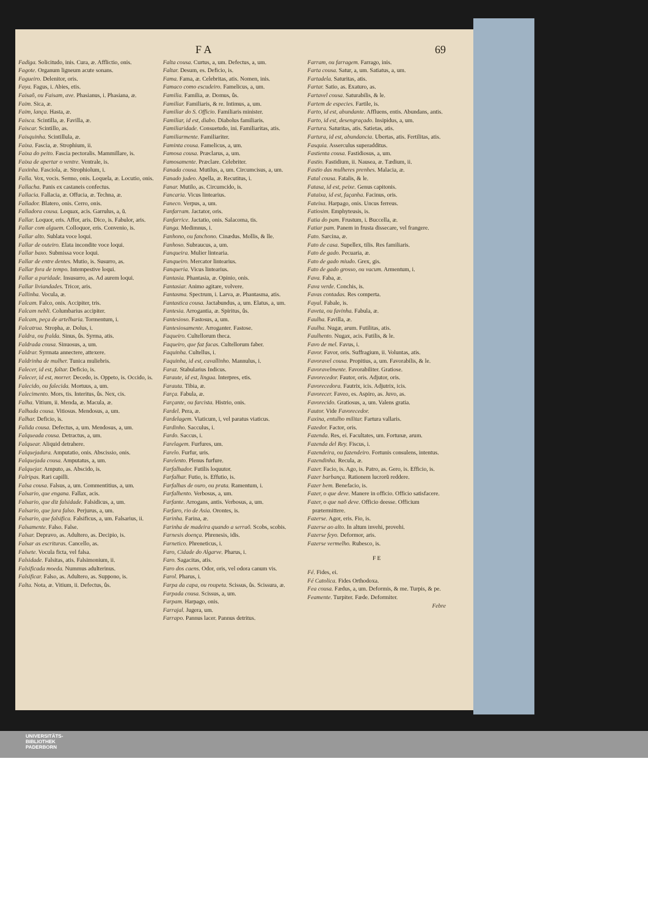F A 69
Fadiga. Solicitudo, inis. Cura, æ. Afflictio, onis.
Fagote. Organum ligneum acute sonans.
Fagueiro. Delenitor, oris.
Faya. Fagus, i. Abies, etis.
Faisaõ, ou Faisam, ave. Phasianus, i. Phasiana, æ.
Faim. Sica, æ.
Faim, lança. Hasta, æ.
Faisca. Scintilla, æ. Favilla, æ.
Faiscar. Scintillo, as.
Faisquinha. Scintillula, æ.
Faixa. Fascia, æ. Strophium, ii.
Faixa do peito. Fascia pectoralis. Mammillare, is.
Faixa de apertar o ventre. Ventrale, is.
Faxinha. Fasciola, æ. Strophiolum, i.
Falla. Vox, vocis. Sermo, onis. Loquela, æ. Locutio, onis.
Fallacha. Panis ex castaneis confectus.
Fallacia. Fallacia, æ. Offucia, æ. Techna, æ.
Fallador. Blatero, onis. Cerro, onis.
Falladora cousa. Loquax, acis. Garrulus, a, ũ.
Fallar. Loquor, eris. Affor, aris. Dico, is. Fabulor, aris.
Fallar com alguem. Colloquor, eris. Convenio, is.
Fallar alto. Sublata voce loqui.
Fallar de outeiro. Elata incondite voce loqui.
Fallar baxo. Submissa voce loqui.
Fallar de entre dentes. Mutio, is. Susurro, as.
Fallar fora de tempo. Intempestive loqui.
Fallar a puridade. Insusurro, as. Ad aurem loqui.
Fallar liviandades. Tricor, aris.
Fallinha. Vocula, æ.
Falcam. Falco, onis. Accipiter, tris.
Falcam nebli. Columbarius accipiter.
Falcam, peça de artelharia. Tormentum, i.
Falcatrua. Stropha, æ. Dolus, i.
Faldra, ou fralda. Sinus, ûs. Syrma, atis.
Faldrada cousa. Sinuosus, a, um.
Faldrar. Syrmata annectere, attexere.
Faldrinha de mulher. Tunica muliebris.
Falecer, id est, faltar. Deficio, is.
Falecer, id est, morrer. Decedo, is. Oppeto, is. Occido, is.
Falecido, ou falecida. Mortuus, a, um.
Falecimento. Mors, tis. Interitus, ûs. Nex, cis.
Falha. Vitium, ii. Menda, æ. Macula, æ.
Falhada cousa. Vitiosus. Mendosus, a, um.
Falhar. Deficio, is.
Falida cousa. Defectus, a, um. Mendosus, a, um.
Falqueada cousa. Detractus, a, um.
Falquear. Aliquid detrahere.
Falquejadura. Amputatio, onis. Abscissio, onis.
Falquejada cousa. Amputatus, a, um.
Falquejar. Amputo, as. Abscido, is.
Falripas. Rari capilli.
Falsa cousa. Falsus, a, um. Commentitius, a, um.
Falsario, que engana. Fallax, acis.
Falsario, que diz falsidade. Falsidicus, a, um.
Falsario, que jura falso. Perjurus, a, um.
Falsario, que falsifica. Falsificus, a, um. Falsarius, ii.
Falsamente. Falso. False.
Falsar. Depravo, as. Adultero, as. Decipio, is.
Falsar as escrituras. Cancello, as.
Falsete. Vocula ficta, vel falsa.
Falsidade. Falsitas, atis. Falsimonium, ii.
Falsificada moeda. Nummus adulterinus.
Falsificar. Falso, as. Adultero, as. Suppono, is.
Falta. Nota, æ. Vitium, ii. Defectus, ûs.
Falta cousa. Curtus, a, um. Defectus, a, um.
Faltar. Desum, es. Deficio, is.
Fama. Fama, æ. Celebritas, atis. Nomen, inis.
Famaco como escudeiro. Famelicus, a, um.
Familia. Familia, æ. Domus, ûs.
Familiar. Familiaris, & re. Intimus, a, um.
Familiar do S. Officio. Familiaris minister.
Familiar, id est, diabo. Diabolus familiaris.
Familiaridade. Consuetudo, ini. Familiaritas, atis.
Familiarmente. Familiariter.
Faminta cousa. Famelicus, a, um.
Famosa cousa. Præclarus, a, um.
Famosamente. Præclare. Celebriter.
Fanada cousa. Mutilus, a, um. Circumcisus, a, um.
Fanado judeo. Apella, æ. Recutitus, i.
Fanar. Mutilo, as. Circumcido, is.
Fancaria. Vicus lintearius.
Faneco. Verpus, a, um.
Fanfarram. Jactator, oris.
Fanfarrice. Jactatio, onis. Salacoma, tis.
Fanga. Medimnus, i.
Fanhono, ou fanchono. Cinædus. Mollis, & lle.
Fanhoso. Subraucus, a, um.
Fanqueira. Mulier lintearia.
Fanqueiro. Mercator lintearius.
Fanqueria. Vicus lintearius.
Fantasia. Phantasia, æ. Opinio, onis.
Fantasiar. Animo agitare, volvere.
Fantasma. Spectrum, i. Larva, æ. Phantasma, atis.
Fantastica cousa. Jactabundus, a, um. Elatus, a, um.
Fantesia. Arrogantia, æ. Spiritus, ûs.
Fantesioso. Fastosus, a, um.
Fantesiosamente. Arroganter. Fastose.
Faqueiro. Cultellorum theca.
Faqueiro, que faz facas. Cultellorum faber.
Faquinha. Cultellus, i.
Faquinha, id est, cavallinho. Mannulus, i.
Faraz. Stabularius Indicus.
Faraute, id est, lingua. Interpres, etis.
Farauta. Tibia, æ.
Farça. Fabula, æ.
Farçante, ou farcista. Histrio, onis.
Fardel. Pera, æ.
Fardelagem. Viaticum, i, vel paratus viaticus.
Fardinho. Sacculus, i.
Fardo. Saccus, i.
Farelagem. Furfures, um.
Farelo. Furfur, uris.
Farelento. Plenus furfure.
Farfalhador. Futilis loquutor.
Farfalhar. Futio, is. Effutio, is.
Farfalhas de ouro, ou prata. Ramentum, i.
Farfalhento. Verbosus, a, um.
Farfante. Arrogans, antis. Verbosus, a, um.
Farfaro, rio de Asia. Orontes, is.
Farinha. Farina, æ.
Farinha de madeira quando a serraõ. Scobs, scobis.
Farnesis doença. Phrenesis, idis.
Farnetico. Phreneticus, i.
Faro, Cidade do Algarve. Pharus, i.
Faro. Sagacitas, atis.
Faro dos caens. Odor, oris, vel odora canum vis.
Farol. Pharus, i.
Farpa da capa, ou roupeta. Scissus, ûs. Scissura, æ.
Farpada cousa. Scissus, a, um.
Farpam. Harpago, onis.
Farrajal. Jugera, um.
Farrapo. Pannus lacer. Pannus detritus.
Farram, ou farragem. Farrago, inis.
Farta cousa. Satur, a, um. Satiatus, a, um.
Fartadela. Saturitas, atis.
Fartar. Satio, as. Exaturo, as.
Fartavel cousa. Saturabilis, & le.
Fartem de especies. Fartile, is.
Farto, id est, abundante. Affluens, entis. Abundans, antis.
Farto, id est, desengraçado. Insipidus, a, um.
Fartura. Saturitas, atis. Satietas, atis.
Fartura, id est, abundancia. Ubertas, atis. Fertilitas, atis.
Fasquia. Asserculus superadditus.
Fastienta cousa. Fastidiosus, a, um.
Fastio. Fastidium, ii. Nausea, æ. Tædium, ii.
Fastio das mulheres prenhes. Malacia, æ.
Fatal cousa. Fatalis, & le.
Fatasa, id est, peixe. Genus capitonis.
Fataixa, id est, façanha. Facinus, oris.
Fateixa. Harpago, onis. Uncus ferreus.
Fatiosim. Emphyteusis, is.
Fatia do pam. Frustum, i. Buccella, æ.
Fatiar pam. Panem in frusta dissecare, vel frangere.
Fato. Sarcina, æ.
Fato de casa. Supellex, tilis. Res familiaris.
Fato de gado. Pecuaria, æ.
Fato de gado miudo. Grex, gis.
Fato de gado grosso, ou vacum. Armentum, i.
Fava. Faba, æ.
Fava verde. Conchis, is.
Favas contadas. Res comperta.
Fayal. Fabale, is.
Faveta, ou favinha. Fabula, æ.
Faulha. Favilla, æ.
Faulha. Nugæ, arum. Futilitas, atis.
Faulhento. Nugax, acis. Futilis, & le.
Favo de mel. Favus, i.
Favor. Favor, oris. Suffragium, ii. Voluntas, atis.
Favoravel cousa. Propitius, a, um. Favorabilis, & le.
Favoravelmente. Favorabiliter. Gratiose.
Favorecedor. Fautor, oris. Adjutor, oris.
Favorecedora. Fautrix, icis. Adjutrix, icis.
Favorecer. Faveo, es. Aspiro, as. Juvo, as.
Favorecido. Gratiosus, a, um. Valens gratia.
Fautor. Vide Favorecedor.
Faxina, entulho militar. Fartura vallaris.
Fazedor. Factor, oris.
Fazenda. Res, ei. Facultates, um. Fortunæ, arum.
Fazenda del Rey. Fiscus, i.
Fazendeira, ou fazendeiro. Fortunis consulens, intentus.
Fazendinha. Recula, æ.
Fazer. Facio, is. Ago, is. Patro, as. Gero, is. Efficio, is.
Fazer barbança. Rationem lucrorũ reddere.
Fazer bem. Benefacio, is.
Fazer, o que deve. Manere in officio. Officio satisfacere.
Fazer, o que naõ deve. Officio deesse. Officium prætermittere.
Fazerse. Agor, eris. Fio, is.
Fazerse ao alto. In altum invehi, provehi.
Fazerse feyo. Deformor, aris.
Fazerse vermelho. Rubesco, is.
F E
Fé. Fides, ei.
Fé Catolica. Fides Orthodoxa.
Fea cousa. Fædus, a, um. Deformis, & me. Turpis, & pe.
Feamente. Turpiter. Fæde. Deformiter.
Febre
UNIVERSITÄTS-
BIBLIOTHEK
PADERBORN